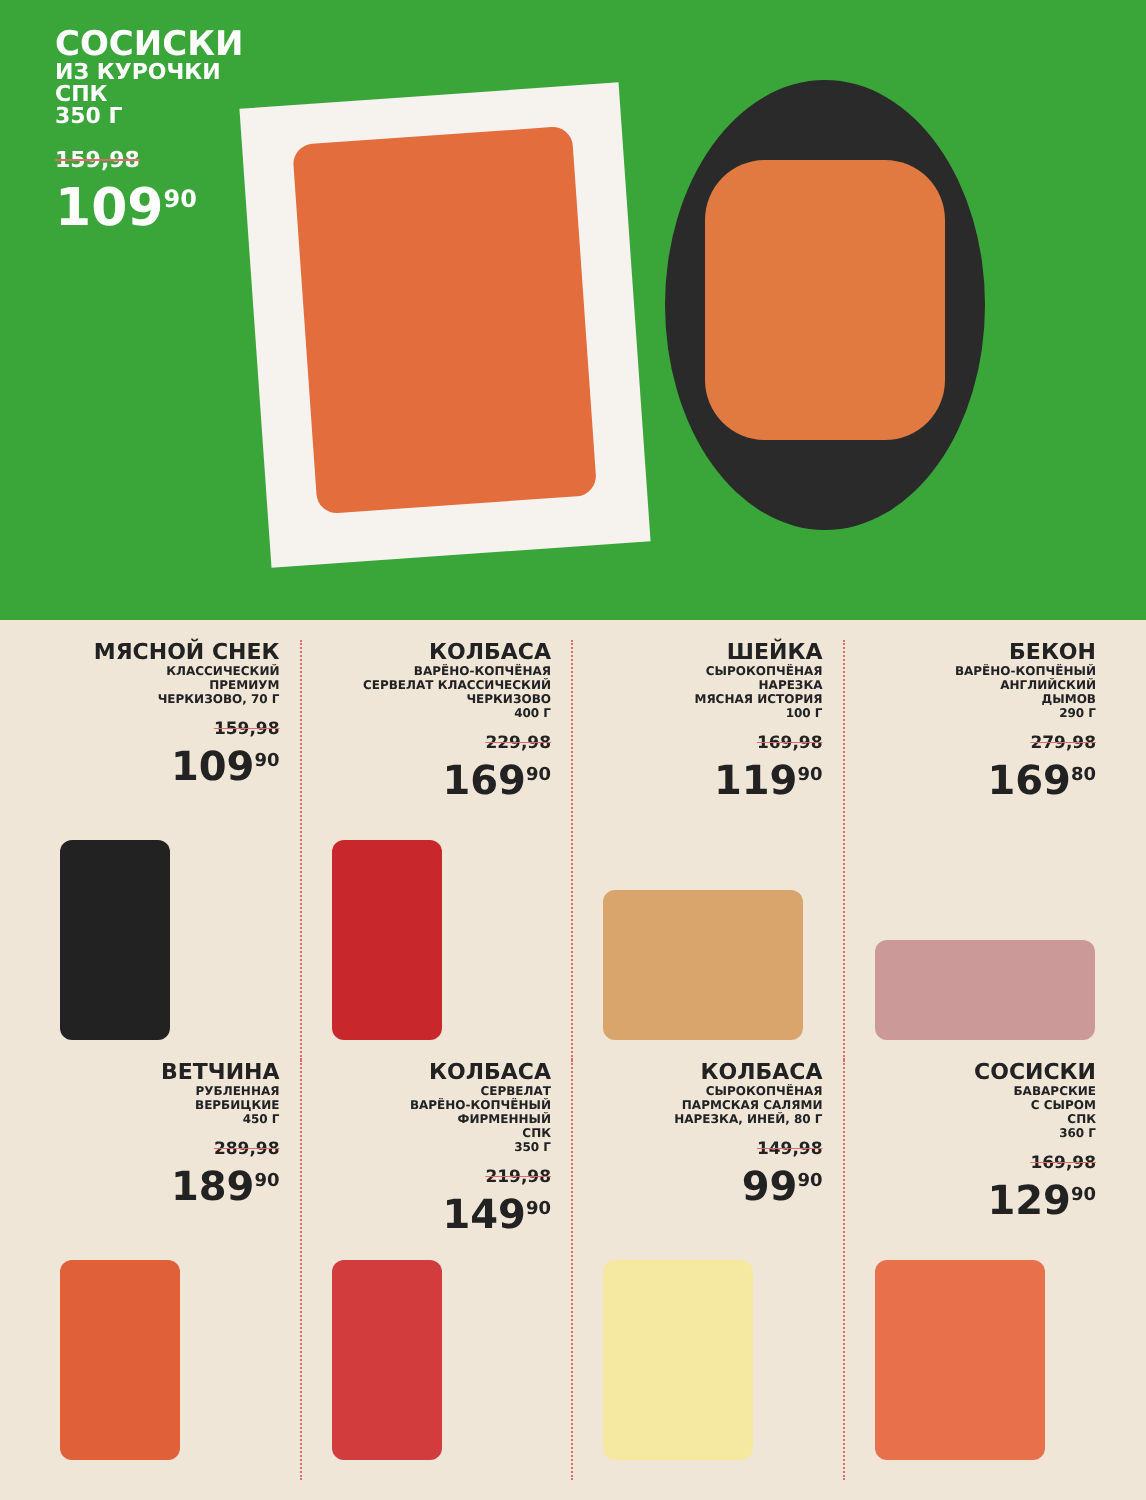СОСИСКИ
ИЗ КУРОЧКИ
СПК
350 Г
159,98
109<sup>90</sup>
МЯСНОЙ СНЕК
КЛАССИЧЕСКИЙ
ПРЕМИУМ
ЧЕРКИЗОВО, 70 Г
159,98
109<sup>90</sup>
КОЛБАСА
ВАРЁНО-КОПЧЁНАЯ
СЕРВЕЛАТ КЛАССИЧЕСКИЙ
ЧЕРКИЗОВО
400 Г
229,98
169<sup>90</sup>
ШЕЙКА
СЫРОКОПЧЁНАЯ
НАРЕЗКА
МЯСНАЯ ИСТОРИЯ
100 Г
169,98
119<sup>90</sup>
БЕКОН
ВАРЁНО-КОПЧЁНЫЙ
АНГЛИЙСКИЙ
ДЫМОВ
290 Г
279,98
169<sup>80</sup>
ВЕТЧИНА
РУБЛЕННАЯ
ВЕРБИЦКИЕ
450 Г
289,98
189<sup>90</sup>
КОЛБАСА
СЕРВЕЛАТ
ВАРЁНО-КОПЧЁНЫЙ
ФИРМЕННЫЙ
СПК
350 Г
219,98
149<sup>90</sup>
КОЛБАСА
СЫРОКОПЧЁНАЯ
ПАРМСКАЯ САЛЯМИ
НАРЕЗКА, ИНЕЙ, 80 Г
149,98
99<sup>90</sup>
СОСИСКИ
БАВАРСКИЕ
С СЫРОМ
СПК
360 Г
169,98
129<sup>90</sup>